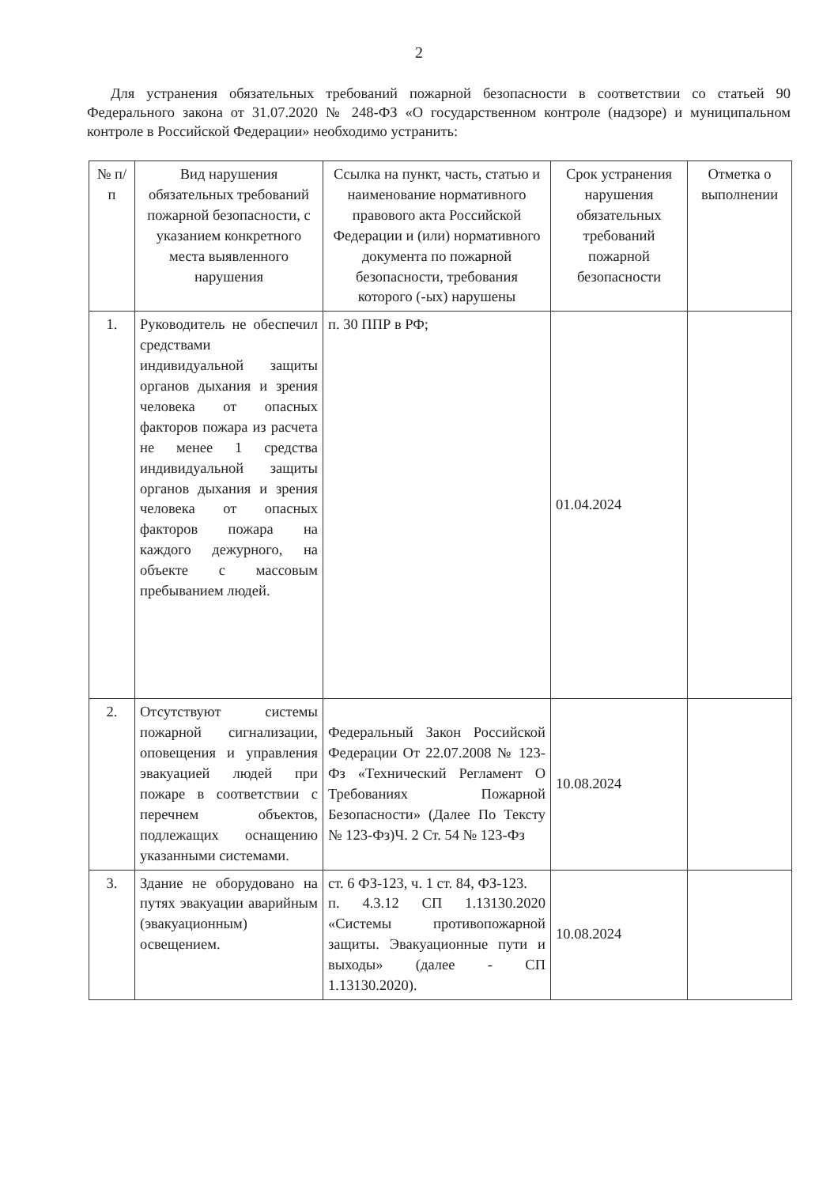2
Для устранения обязательных требований пожарной безопасности в соответствии со статьей 90 Федерального закона от 31.07.2020 № 248-ФЗ «О государственном контроле (надзоре) и муниципальном контроле в Российской Федерации» необходимо устранить:
| № п/п | Вид нарушения обязательных требований пожарной безопасности, с указанием конкретного места выявленного нарушения | Ссылка на пункт, часть, статью и наименование нормативного правового акта Российской Федерации и (или) нормативного документа по пожарной безопасности, требования которого (-ых) нарушены | Срок устранения нарушения обязательных требований пожарной безопасности | Отметка о выполнении |
| --- | --- | --- | --- | --- |
| 1. | Руководитель не обеспечил средствами индивидуальной защиты органов дыхания и зрения человека от опасных факторов пожара из расчета не менее 1 средства индивидуальной защиты органов дыхания и зрения человека от опасных факторов пожара на каждого дежурного, на объекте с массовым пребыванием людей. | п. 30 ППР в РФ; | 01.04.2024 | |
| 2. | Отсутствуют системы пожарной сигнализации, оповещения и управления эвакуацией людей при пожаре в соответствии с перечнем объектов, подлежащих оснащению указанными системами. | Федеральный Закон Российской Федерации От 22.07.2008 № 123-Фз «Технический Регламент О Требованиях Пожарной Безопасности» (Далее По Тексту № 123-Фз)Ч. 2 Ст. 54 № 123-Фз | 10.08.2024 | |
| 3. | Здание не оборудовано на путях эвакуации аварийным (эвакуационным) освещением. | ст. 6 ФЗ-123, ч. 1 ст. 84, ФЗ-123. п. 4.3.12 СП 1.13130.2020 «Системы противопожарной защиты. Эвакуационные пути и выходы» (далее - СП 1.13130.2020). | 10.08.2024 | |